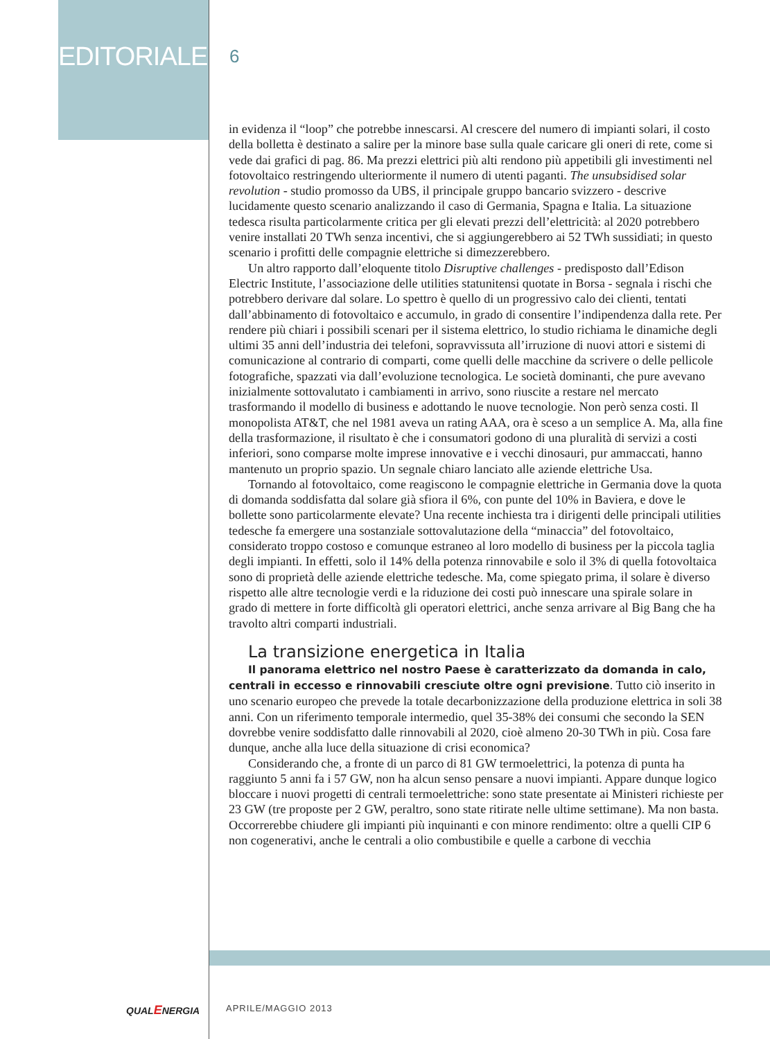EDITORIALE
6
in evidenza il “loop” che potrebbe innescarsi. Al crescere del numero di impianti solari, il costo della bolletta è destinato a salire per la minore base sulla quale caricare gli oneri di rete, come si vede dai grafici di pag. 86. Ma prezzi elettrici più alti rendono più appetibili gli investimenti nel fotovoltaico restringendo ulteriormente il numero di utenti paganti. The unsubsidised solar revolution - studio promosso da UBS, il principale gruppo bancario svizzero - descrive lucidamente questo scenario analizzando il caso di Germania, Spagna e Italia. La situazione tedesca risulta particolarmente critica per gli elevati prezzi dell’elettricità: al 2020 potrebbero venire installati 20 TWh senza incentivi, che si aggiungerebbero ai 52 TWh sussidiati; in questo scenario i profitti delle compagnie elettriche si dimezzerebbero.
Un altro rapporto dall’eloquente titolo Disruptive challenges - predisposto dall’Edison Electric Institute, l’associazione delle utilities statunitensi quotate in Borsa - segnala i rischi che potrebbero derivare dal solare. Lo spettro è quello di un progressivo calo dei clienti, tentati dall’abbinamento di fotovoltaico e accumulo, in grado di consentire l’indipendenza dalla rete. Per rendere più chiari i possibili scenari per il sistema elettrico, lo studio richiama le dinamiche degli ultimi 35 anni dell’industria dei telefoni, sopravvissuta all’irruzione di nuovi attori e sistemi di comunicazione al contrario di comparti, come quelli delle macchine da scrivere o delle pellicole fotografiche, spazzati via dall’evoluzione tecnologica. Le società dominanti, che pure avevano inizialmente sottovalutato i cambiamenti in arrivo, sono riuscite a restare nel mercato trasformando il modello di business e adottando le nuove tecnologie. Non però senza costi. Il monopolista AT&T, che nel 1981 aveva un rating AAA, ora è sceso a un semplice A. Ma, alla fine della trasformazione, il risultato è che i consumatori godono di una pluralità di servizi a costi inferiori, sono comparse molte imprese innovative e i vecchi dinosauri, pur ammaccati, hanno mantenuto un proprio spazio. Un segnale chiaro lanciato alle aziende elettriche Usa.
Tornando al fotovoltaico, come reagiscono le compagnie elettriche in Germania dove la quota di domanda soddisfatta dal solare già sfiora il 6%, con punte del 10% in Baviera, e dove le bollette sono particolarmente elevate? Una recente inchiesta tra i dirigenti delle principali utilities tedesche fa emergere una sostanziale sottovalutazione della “minaccia” del fotovoltaico, considerato troppo costoso e comunque estraneo al loro modello di business per la piccola taglia degli impianti. In effetti, solo il 14% della potenza rinnovabile e solo il 3% di quella fotovoltaica sono di proprietà delle aziende elettriche tedesche. Ma, come spiegato prima, il solare è diverso rispetto alle altre tecnologie verdi e la riduzione dei costi può innescare una spirale solare in grado di mettere in forte difficoltà gli operatori elettrici, anche senza arrivare al Big Bang che ha travolto altri comparti industriali.
La transizione energetica in Italia
Il panorama elettrico nel nostro Paese è caratterizzato da domanda in calo, centrali in eccesso e rinnovabili cresciute oltre ogni previsione. Tutto ciò inserito in uno scenario europeo che prevede la totale decarbonizzazione della produzione elettrica in soli 38 anni. Con un riferimento temporale intermedio, quel 35-38% dei consumi che secondo la SEN dovrebbe venire soddisfatto dalle rinnovabili al 2020, cioè almeno 20-30 TWh in più. Cosa fare dunque, anche alla luce della situazione di crisi economica?
Considerando che, a fronte di un parco di 81 GW termoelettrici, la potenza di punta ha raggiunto 5 anni fa i 57 GW, non ha alcun senso pensare a nuovi impianti. Appare dunque logico bloccare i nuovi progetti di centrali termoelettriche: sono state presentate ai Ministeri richieste per 23 GW (tre proposte per 2 GW, peraltro, sono state ritirate nelle ultime settimane). Ma non basta. Occorrerebbe chiudere gli impianti più inquinanti e con minore rendimento: oltre a quelli CIP 6 non cogenerativi, anche le centrali a olio combustibile e quelle a carbone di vecchia
QUALENERGIA APRILE/MAGGIO 2013